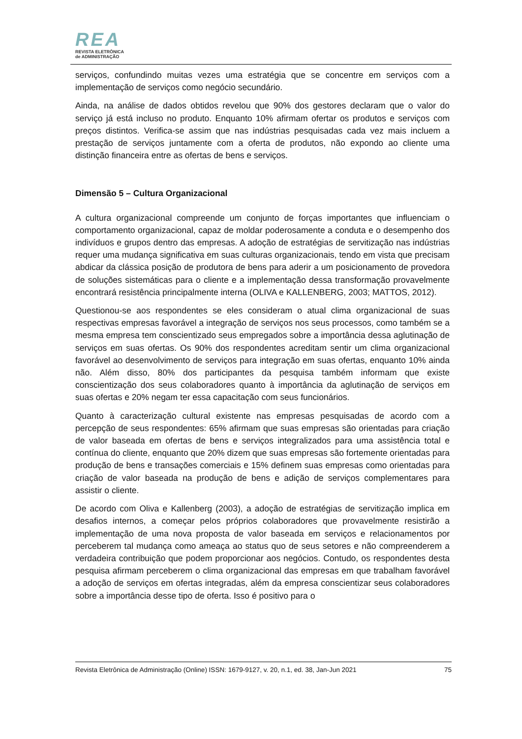REA
REVISTA ELETRÔNICA
de ADMINISTRAÇÃO
serviços, confundindo muitas vezes uma estratégia que se concentre em serviços com a implementação de serviços como negócio secundário.
Ainda, na análise de dados obtidos revelou que 90% dos gestores declaram que o valor do serviço já está incluso no produto. Enquanto 10% afirmam ofertar os produtos e serviços com preços distintos. Verifica-se assim que nas indústrias pesquisadas cada vez mais incluem a prestação de serviços juntamente com a oferta de produtos, não expondo ao cliente uma distinção financeira entre as ofertas de bens e serviços.
Dimensão 5 – Cultura Organizacional
A cultura organizacional compreende um conjunto de forças importantes que influenciam o comportamento organizacional, capaz de moldar poderosamente a conduta e o desempenho dos indivíduos e grupos dentro das empresas. A adoção de estratégias de servitização nas indústrias requer uma mudança significativa em suas culturas organizacionais, tendo em vista que precisam abdicar da clássica posição de produtora de bens para aderir a um posicionamento de provedora de soluções sistemáticas para o cliente e a implementação dessa transformação provavelmente encontrará resistência principalmente interna (OLIVA e KALLENBERG, 2003; MATTOS, 2012).
Questionou-se aos respondentes se eles consideram o atual clima organizacional de suas respectivas empresas favorável a integração de serviços nos seus processos, como também se a mesma empresa tem conscientizado seus empregados sobre a importância dessa aglutinação de serviços em suas ofertas. Os 90% dos respondentes acreditam sentir um clima organizacional favorável ao desenvolvimento de serviços para integração em suas ofertas, enquanto 10% ainda não. Além disso, 80% dos participantes da pesquisa também informam que existe conscientização dos seus colaboradores quanto à importância da aglutinação de serviços em suas ofertas e 20% negam ter essa capacitação com seus funcionários.
Quanto à caracterização cultural existente nas empresas pesquisadas de acordo com a percepção de seus respondentes: 65% afirmam que suas empresas são orientadas para criação de valor baseada em ofertas de bens e serviços integralizados para uma assistência total e contínua do cliente, enquanto que 20% dizem que suas empresas são fortemente orientadas para produção de bens e transações comerciais e 15% definem suas empresas como orientadas para criação de valor baseada na produção de bens e adição de serviços complementares para assistir o cliente.
De acordo com Oliva e Kallenberg (2003), a adoção de estratégias de servitização implica em desafios internos, a começar pelos próprios colaboradores que provavelmente resistirão a implementação de uma nova proposta de valor baseada em serviços e relacionamentos por perceberem tal mudança como ameaça ao status quo de seus setores e não compreenderem a verdadeira contribuição que podem proporcionar aos negócios. Contudo, os respondentes desta pesquisa afirmam perceberem o clima organizacional das empresas em que trabalham favorável a adoção de serviços em ofertas integradas, além da empresa conscientizar seus colaboradores sobre a importância desse tipo de oferta. Isso é positivo para o
Revista Eletrônica de Administração (Online) ISSN: 1679-9127, v. 20, n.1, ed. 38, Jan-Jun 2021 75